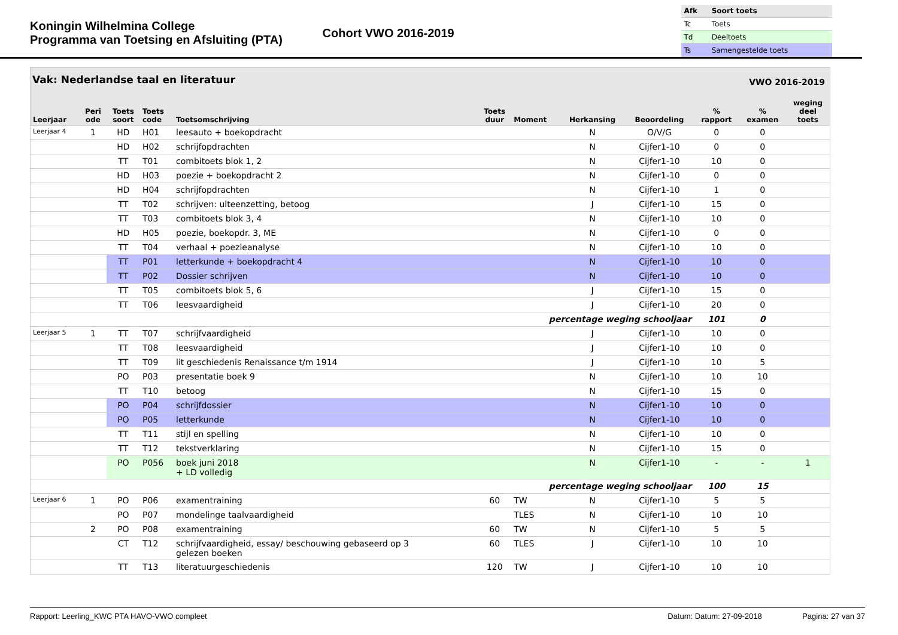Koningin Wilhelmina College
Programma van Toetsing en Afsluiting (PTA)
Cohort VWO 2016-2019
| Afk | Soort toets |
| --- | --- |
| Tc | Toets |
| Td | Deeltoets |
| Ts | Samengestelde toets |
Vak: Nederlandse taal en literatuur VWO 2016-2019
| Leerjaar | Peri ode | Toets soort | Toets code | Toetsomschrijving | Toets duur | Moment | Herkansing | Beoordeling | % rapport | % examen | weging deel toets |
| --- | --- | --- | --- | --- | --- | --- | --- | --- | --- | --- | --- |
| Leerjaar 4 | 1 | HD | H01 | leesauto + boekopdracht | | | N | O/V/G | 0 | 0 | |
| | | HD | H02 | schrijfopdrachten | | | N | Cijfer1-10 | 0 | 0 | |
| | | TT | T01 | combitoets blok 1, 2 | | | N | Cijfer1-10 | 10 | 0 | |
| | | HD | H03 | poezie + boekopdracht 2 | | | N | Cijfer1-10 | 0 | 0 | |
| | | HD | H04 | schrijfopdrachten | | | N | Cijfer1-10 | 1 | 0 | |
| | | TT | T02 | schrijven: uiteenzetting, betoog | | | J | Cijfer1-10 | 15 | 0 | |
| | | TT | T03 | combitoets blok 3, 4 | | | N | Cijfer1-10 | 10 | 0 | |
| | | HD | H05 | poezie, boekopdr. 3, ME | | | N | Cijfer1-10 | 0 | 0 | |
| | | TT | T04 | verhaal + poezieanalyse | | | N | Cijfer1-10 | 10 | 0 | |
| | | TT | P01 | letterkunde + boekopdracht 4 | | | N | Cijfer1-10 | 10 | 0 | |
| | | TT | P02 | Dossier schrijven | | | N | Cijfer1-10 | 10 | 0 | |
| | | TT | T05 | combitoets blok 5, 6 | | | J | Cijfer1-10 | 15 | 0 | |
| | | TT | T06 | leesvaardigheid | | | J | Cijfer1-10 | 20 | 0 | |
| percentage weging schooljaar | | | | | | | | | 101 | 0 | |
| Leerjaar 5 | 1 | TT | T07 | schrijfvaardigheid | | | J | Cijfer1-10 | 10 | 0 | |
| | | TT | T08 | leesvaardigheid | | | J | Cijfer1-10 | 10 | 0 | |
| | | TT | T09 | lit geschiedenis Renaissance t/m 1914 | | | J | Cijfer1-10 | 10 | 5 | |
| | | PO | P03 | presentatie boek 9 | | | N | Cijfer1-10 | 10 | 10 | |
| | | TT | T10 | betoog | | | N | Cijfer1-10 | 15 | 0 | |
| | | PO | P04 | schrijfdossier | | | N | Cijfer1-10 | 10 | 0 | |
| | | PO | P05 | letterkunde | | | N | Cijfer1-10 | 10 | 0 | |
| | | TT | T11 | stijl en spelling | | | N | Cijfer1-10 | 10 | 0 | |
| | | TT | T12 | tekstverklaring | | | N | Cijfer1-10 | 15 | 0 | |
| | | PO | P056 | boek juni 2018 + LD volledig | | | N | Cijfer1-10 | - | - | 1 |
| percentage weging schooljaar | | | | | | | | | 100 | 15 | |
| Leerjaar 6 | 1 | PO | P06 | examentraining | 60 | TW | N | Cijfer1-10 | 5 | 5 | |
| | | PO | P07 | mondelinge taalvaardigheid | | TLES | N | Cijfer1-10 | 10 | 10 | |
| | 2 | PO | P08 | examentraining | 60 | TW | N | Cijfer1-10 | 5 | 5 | |
| | | CT | T12 | schrijfvaardigheid, essay/ beschouwing gebaseerd op 3 gelezen boeken | 60 | TLES | J | Cijfer1-10 | 10 | 10 | |
| | | TT | T13 | literatuurgeschiedenis | 120 | TW | J | Cijfer1-10 | 10 | 10 | |
Rapport: Leerling_KWC PTA HAVO-VWO compleet Datum: Datum: 27-09-2018 Pagina: 27 van 37